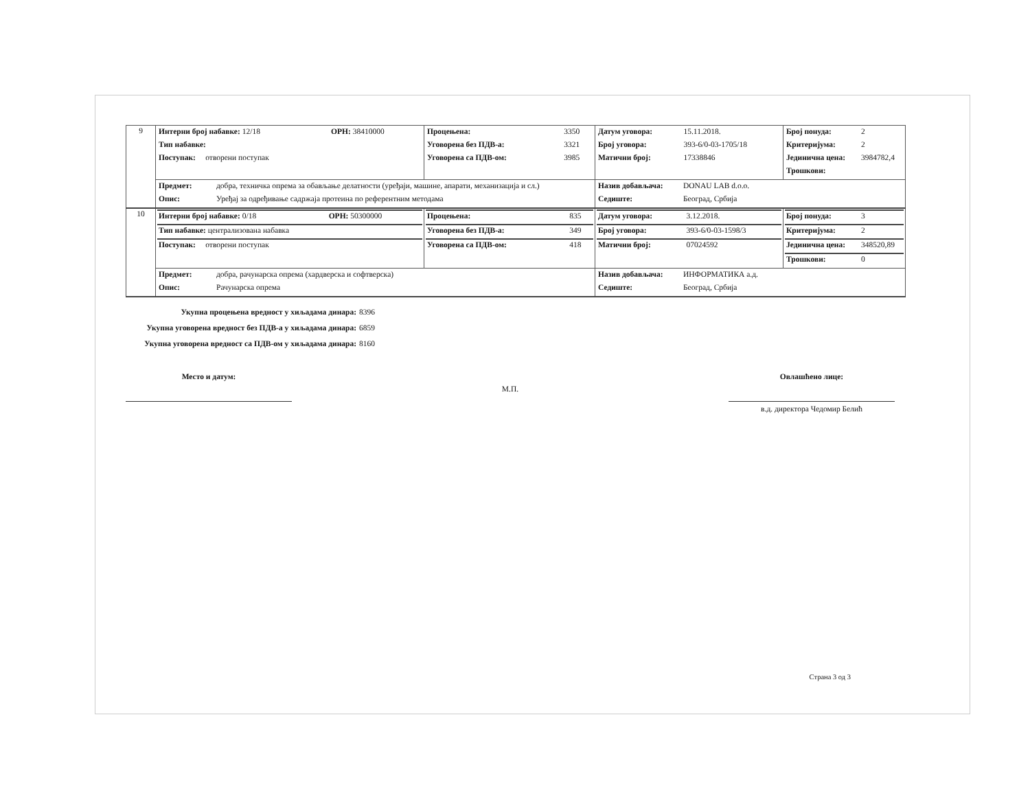| 9 | / Интерни број набавке: 12/18 / ОРН: 38410000 / / Тип набавке: / / / Поступак: отворени поступак / / | / Процењена: / 3350 / / Уговорена без ПДВ-а: / 3321 / / Уговорена са ПДВ-ом: / 3985 / | / Датум уговора: / 15.11.2018. / / Број уговора: / 393-6/0-03-1705/18 / / Матични број: / 17338846 / | / Број понуда: / 2 / / Критеријума: / 2 / / Јединична цена: / 3984782,4 / / Трошкови: / / |
| | / Предмет: / добра, техничка опрема за обављање делатности (уређаји, машине, апарати, механизација и сл.) / / Опис: / Уређај за одређивање садржаја протеина по референтним методама / | | / Назив добављача: / DONAU LAB d.o.o. / / Седиште: / Београд, Србија / | |
| 10 | / Интерни број набавке: 0/18 / ОРН: 50300000 / / Тип набавке: централизована набавка / / / Поступак: отворени поступак / / | / Процењена: / 835 / / Уговорена без ПДВ-а: / 349 / / Уговорена са ПДВ-ом: / 418 / | / Датум уговора: / 3.12.2018. / / Број уговора: / 393-6/0-03-1598/3 / / Матични број: / 07024592 / | / Број понуда: / 3 / / Критеријума: / 2 / / Јединична цена: / 348520,89 / / Трошкови: / 0 / |
| | / Предмет: / добра, рачунарска опрема (хардверска и софтверска) / / Опис: / Рачунарска опрема / | | / Назив добављача: / ИНФОРМАТИКА а.д. / / Седиште: / Београд, Србија / | |
Укупна процењена вредност у хиљадама динара: 8396
Укупна уговорена вредност без ПДВ-а у хиљадама динара: 6859
Укупна уговорена вредност са ПДВ-ом у хиљадама динара: 8160
Место и датум:
М.П.
Овлашћено лице:
в.д. директора Чедомир Белић
Страна 3 од 3